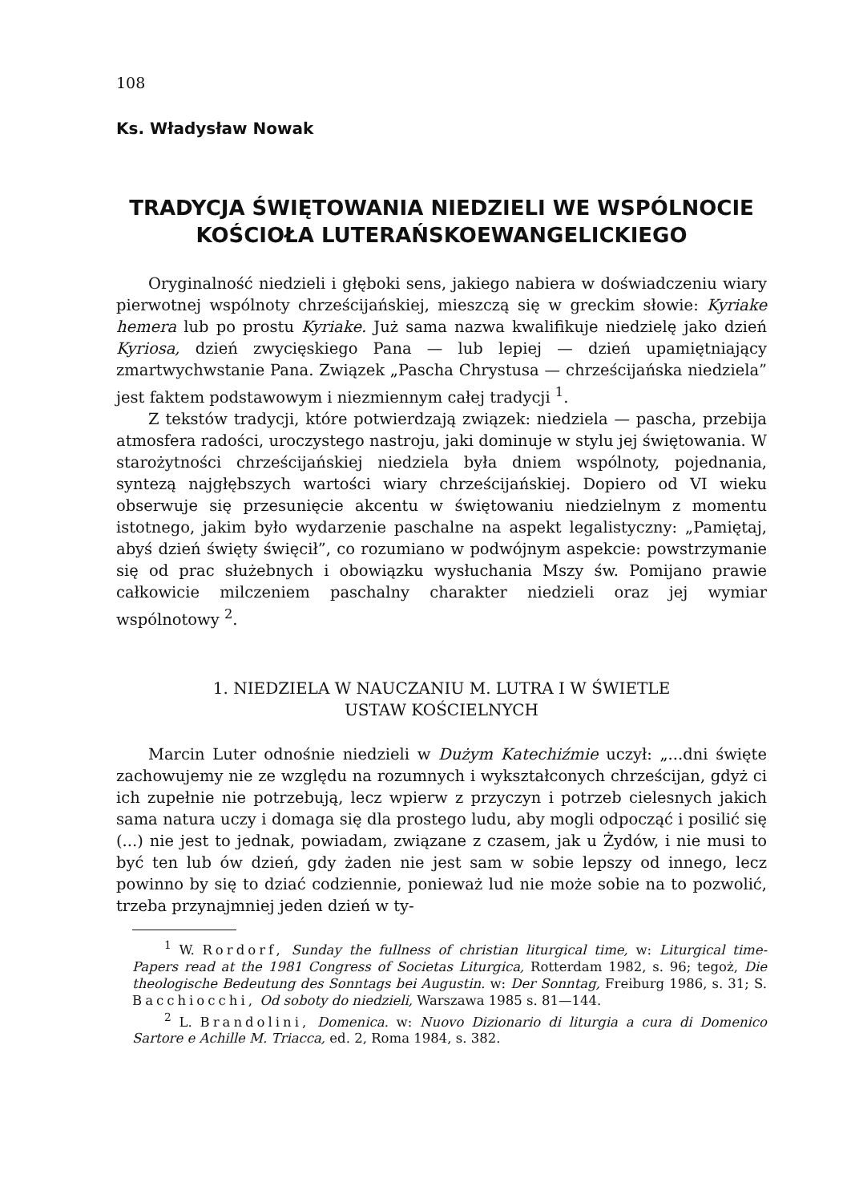108
Ks. Władysław Nowak
TRADYCJA ŚWIĘTOWANIA NIEDZIELI WE WSPÓLNOCIE KOŚCIOŁA LUTERAŃSKOEWANGELICKIEGO
Oryginalność niedzieli i głęboki sens, jakiego nabiera w doświadczeniu wiary pierwotnej wspólnoty chrześcijańskiej, mieszczą się w greckim słowie: Kyriake hemera lub po prostu Kyriake. Już sama nazwa kwalifikuje niedzielę jako dzień Kyriosa, dzień zwycięskiego Pana — lub lepiej — dzień upamiętniający zmartwychwstanie Pana. Związek „Pascha Chrystusa — chrześcijańska niedziela” jest faktem podstawowym i niezmiennym całej tradycji <sup>1</sup>.
Z tekstów tradycji, które potwierdzają związek: niedziela — pascha, przebija atmosfera radości, uroczystego nastroju, jaki dominuje w stylu jej świętowania. W starożytności chrześcijańskiej niedziela była dniem wspólnoty, pojednania, syntezą najgłębszych wartości wiary chrześcijańskiej. Dopiero od VI wieku obserwuje się przesunięcie akcentu w świętowaniu niedzielnym z momentu istotnego, jakim było wydarzenie paschalne na aspekt legalistyczny: „Pamiętaj, abyś dzień święty święcił”, co rozumiano w podwójnym aspekcie: powstrzymanie się od prac służebnych i obowiązku wysłuchania Mszy św. Pomijano prawie całkowicie milczeniem paschalny charakter niedzieli oraz jej wymiar wspólnotowy <sup>2</sup>.
1. NIEDZIELA W NAUCZANIU M. LUTRA I W ŚWIETLE
USTAW KOŚCIELNYCH
Marcin Luter odnośnie niedzieli w Dużym Katechiźmie uczył: „...dni święte zachowujemy nie ze względu na rozumnych i wykształconych chrześcijan, gdyż ci ich zupełnie nie potrzebują, lecz wpierw z przyczyn i potrzeb cielesnych jakich sama natura uczy i domaga się dla prostego ludu, aby mogli odpocząć i posilić się (...) nie jest to jednak, powiadam, związane z czasem, jak u Żydów, i nie musi to być ten lub ów dzień, gdy żaden nie jest sam w sobie lepszy od innego, lecz powinno by się to dziać codziennie, ponieważ lud nie może sobie na to pozwolić, trzeba przynajmniej jeden dzień w ty-
<sup>1</sup> W. Rordorf, Sunday the fullness of christian liturgical time, w: Liturgical time-Papers read at the 1981 Congress of Societas Liturgica, Rotterdam 1982, s. 96; tegoż, Die theologische Bedeutung des Sonntags bei Augustin. w: Der Sonntag, Freiburg 1986, s. 31; S. Bacchiocchi, Od soboty do niedzieli, Warszawa 1985 s. 81—144.
<sup>2</sup> L. Brandolini, Domenica. w: Nuovo Dizionario di liturgia a cura di Domenico Sartore e Achille M. Triacca, ed. 2, Roma 1984, s. 382.